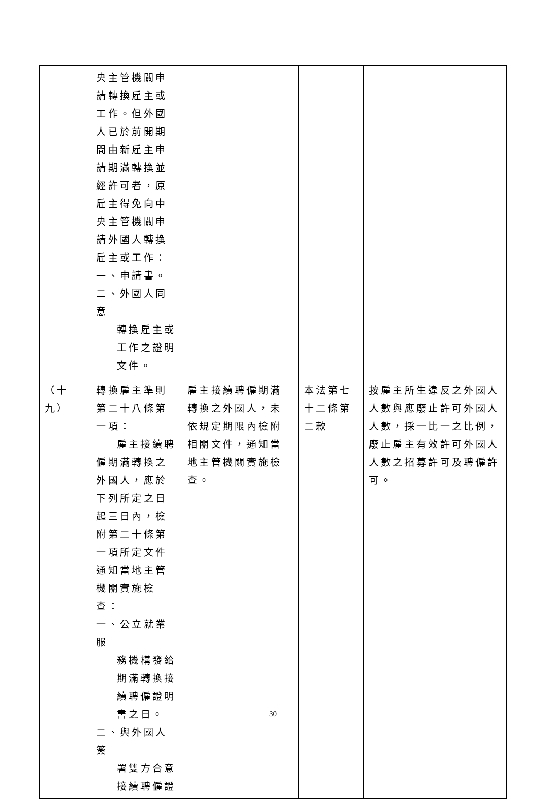| | 央主管機關申請轉換雇主或工作。但外國人已於前開期間由新雇主申請期滿轉換並經許可者，原雇主得免向中央主管機關申請外國人轉換雇主或工作： 一、申請書。 二、外國人同意 轉換雇主或工作之證明文件。 | | | |
| （十九） | 轉換雇主準則第二十八條第一項： 雇主接續聘 僱期滿轉換之外國人，應於下列所定之日起三日內，檢附第二十條第一項所定文件通知當地主管機關實施檢查： 一、公立就業服 務機構發給期滿轉換接續聘僱證明書之日。 二、與外國人簽 署雙方合意接續聘僱證 | 雇主接續聘僱期滿轉換之外國人，未依規定期限內檢附相關文件，通知當地主管機關實施檢查。 | 本法第七十二條第二款 | 按雇主所生違反之外國人人數與應廢止許可外國人人數，採一比一之比例，廢止雇主有效許可外國人人數之招募許可及聘僱許可。 |
30